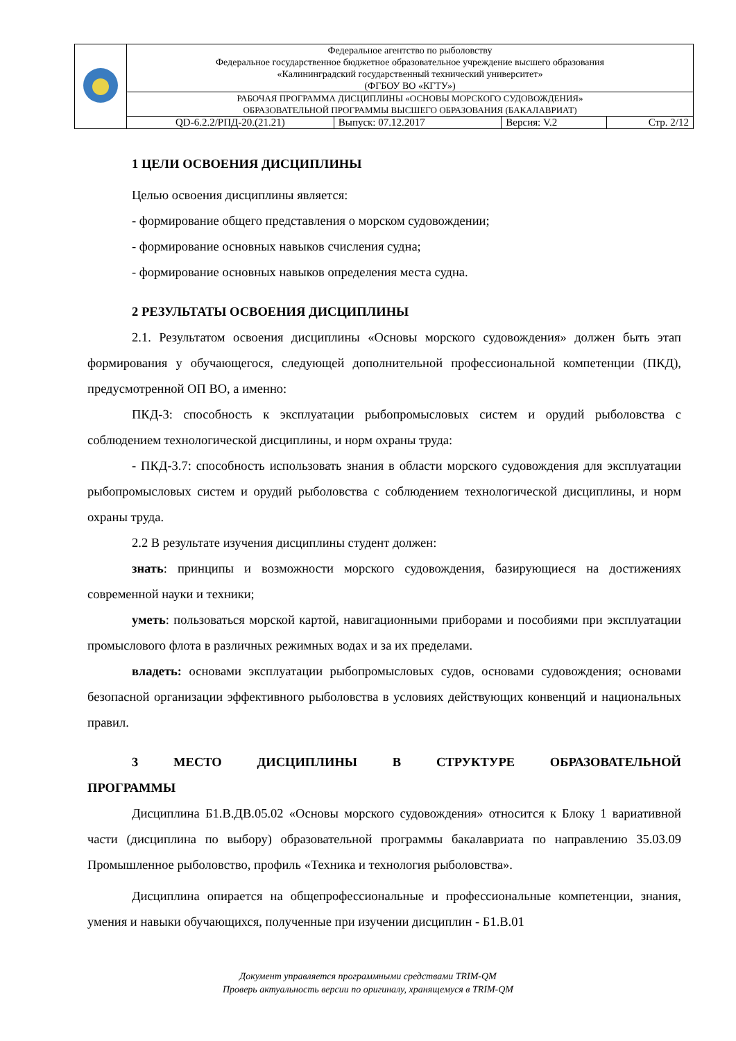| | Федеральное агентство по рыболовству Федеральное государственное бюджетное образовательное учреждение высшего образования «Калининградский государственный технический университет» (ФГБОУ ВО «КГТУ») | | | |
| | РАБОЧАЯ ПРОГРАММА ДИСЦИПЛИНЫ «ОСНОВЫ МОРСКОГО СУДОВОЖДЕНИЯ» ОБРАЗОВАТЕЛЬНОЙ ПРОГРАММЫ ВЫСШЕГО ОБРАЗОВАНИЯ (БАКАЛАВРИАТ) | | | |
| | QD-6.2.2/РПД-20.(21.21) | Выпуск: 07.12.2017 | Версия: V.2 | Стр. 2/12 |
1 ЦЕЛИ ОСВОЕНИЯ ДИСЦИПЛИНЫ
Целью освоения дисциплины является:
- формирование общего представления о морском судовождении;
- формирование основных навыков счисления судна;
- формирование основных навыков определения места судна.
2 РЕЗУЛЬТАТЫ ОСВОЕНИЯ ДИСЦИПЛИНЫ
2.1. Результатом освоения дисциплины «Основы морского судовождения» должен быть этап формирования у обучающегося, следующей дополнительной профессиональной компетенции (ПКД), предусмотренной ОП ВО, а именно:
ПКД-3: способность к эксплуатации рыбопромысловых систем и орудий рыболовства с соблюдением технологической дисциплины, и норм охраны труда:
- ПКД-3.7: способность использовать знания в области морского судовождения для эксплуатации рыбопромысловых систем и орудий рыболовства с соблюдением технологической дисциплины, и норм охраны труда.
2.2 В результате изучения дисциплины студент должен:
знать: принципы и возможности морского судовождения, базирующиеся на достижениях современной науки и техники;
уметь: пользоваться морской картой, навигационными приборами и пособиями при эксплуатации промыслового флота в различных режимных водах и за их пределами.
владеть: основами эксплуатации рыбопромысловых судов, основами судовождения; основами безопасной организации эффективного рыболовства в условиях действующих конвенций и национальных правил.
3 МЕСТО ДИСЦИПЛИНЫ В СТРУКТУРЕ ОБРАЗОВАТЕЛЬНОЙ ПРОГРАММЫ
Дисциплина Б1.В.ДВ.05.02 «Основы морского судовождения» относится к Блоку 1 вариативной части (дисциплина по выбору) образовательной программы бакалавриата по направлению 35.03.09 Промышленное рыболовство, профиль «Техника и технология рыболовства».
Дисциплина опирается на общепрофессиональные и профессиональные компетенции, знания, умения и навыки обучающихся, полученные при изучении дисциплин - Б1.В.01
Документ управляется программными средствами TRIM-QM
Проверь актуальность версии по оригиналу, хранящемуся в TRIM-QM